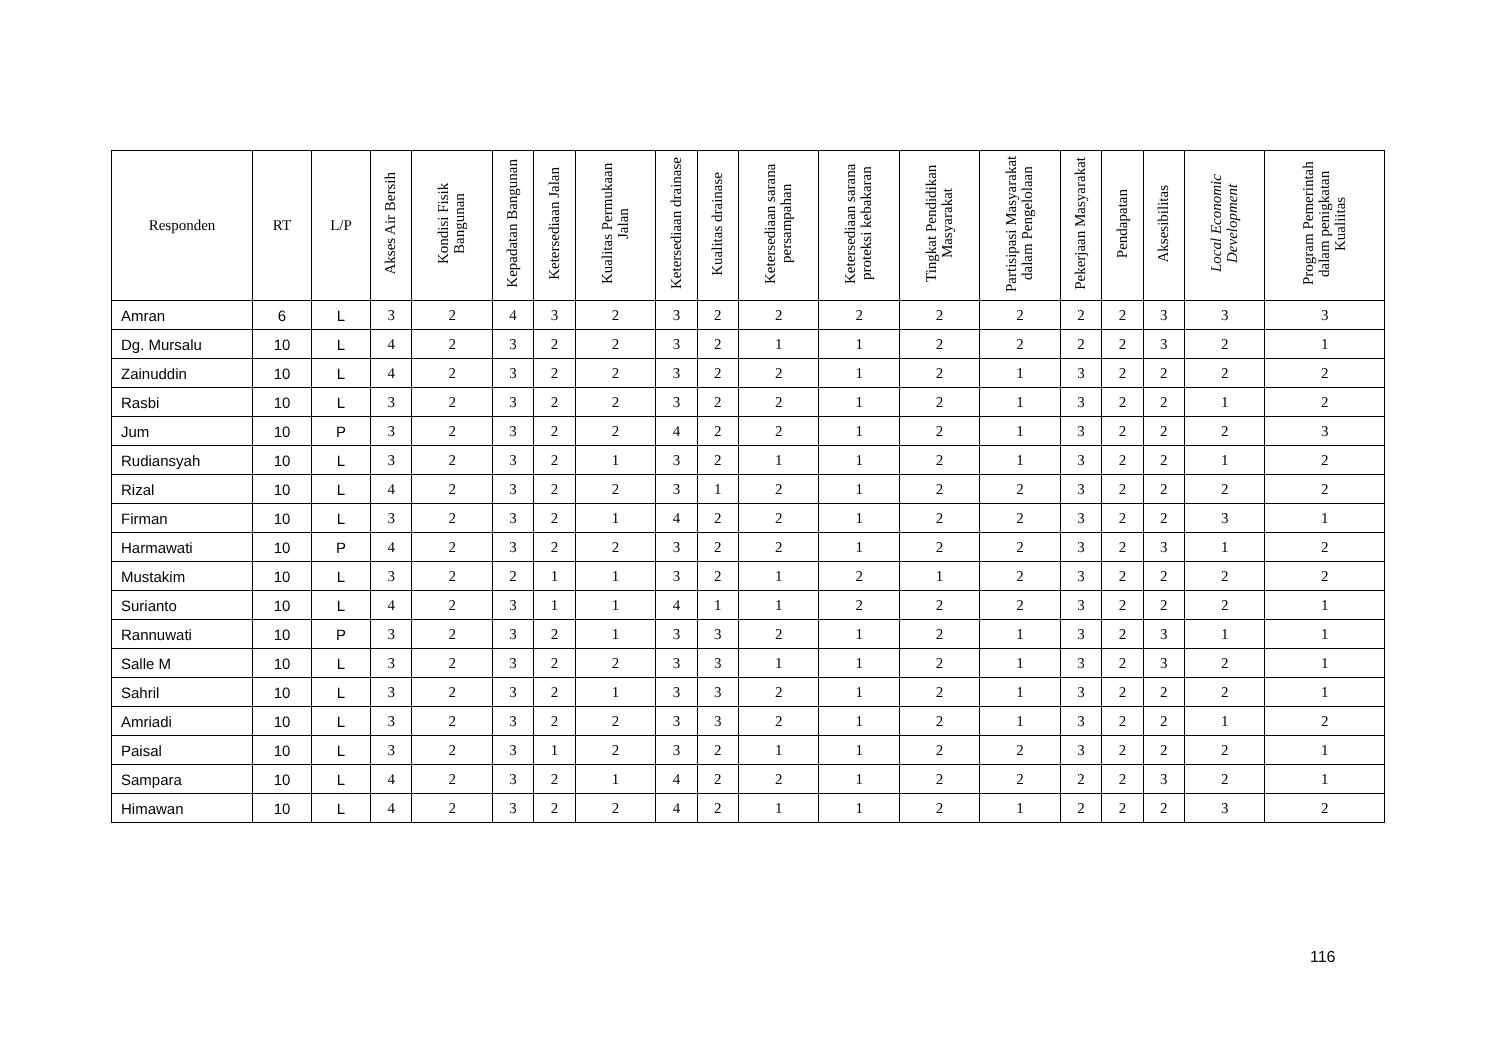| Responden | RT | L/P | Akses Air Bersih | Kondisi Fisik Bangunan | Kepadatan Bangunan | Ketersediaan Jalan | Kualitas Permukaan Jalan | Ketersediaan drainase | Kualitas drainase | Ketersediaan sarana persampahan | Ketersediaan sarana proteksi kebakaran | Tingkat Pendidikan Masyarakat | Partisipasi Masyarakat dalam Pengelolaan | Pekerjaan Masyarakat | Pendapatan | Aksesibilitas | Local Economic Development | Program Pemerintah dalam penigkatan Kualiitas |
| --- | --- | --- | --- | --- | --- | --- | --- | --- | --- | --- | --- | --- | --- | --- | --- | --- | --- | --- |
| Amran | 6 | L | 3 | 2 | 4 | 3 | 2 | 3 | 2 | 2 | 2 | 2 | 2 | 2 | 2 | 3 | 3 | 3 |
| Dg. Mursalu | 10 | L | 4 | 2 | 3 | 2 | 2 | 3 | 2 | 1 | 1 | 2 | 2 | 2 | 2 | 3 | 2 | 1 |
| Zainuddin | 10 | L | 4 | 2 | 3 | 2 | 2 | 3 | 2 | 2 | 1 | 2 | 1 | 3 | 2 | 2 | 2 | 2 |
| Rasbi | 10 | L | 3 | 2 | 3 | 2 | 2 | 3 | 2 | 2 | 1 | 2 | 1 | 3 | 2 | 2 | 1 | 2 |
| Jum | 10 | P | 3 | 2 | 3 | 2 | 2 | 4 | 2 | 2 | 1 | 2 | 1 | 3 | 2 | 2 | 2 | 3 |
| Rudiansyah | 10 | L | 3 | 2 | 3 | 2 | 1 | 3 | 2 | 1 | 1 | 2 | 1 | 3 | 2 | 2 | 1 | 2 |
| Rizal | 10 | L | 4 | 2 | 3 | 2 | 2 | 3 | 1 | 2 | 1 | 2 | 2 | 3 | 2 | 2 | 2 | 2 |
| Firman | 10 | L | 3 | 2 | 3 | 2 | 1 | 4 | 2 | 2 | 1 | 2 | 2 | 3 | 2 | 2 | 3 | 1 |
| Harmawati | 10 | P | 4 | 2 | 3 | 2 | 2 | 3 | 2 | 2 | 1 | 2 | 2 | 3 | 2 | 3 | 1 | 2 |
| Mustakim | 10 | L | 3 | 2 | 2 | 1 | 1 | 3 | 2 | 1 | 2 | 1 | 2 | 3 | 2 | 2 | 2 | 2 |
| Surianto | 10 | L | 4 | 2 | 3 | 1 | 1 | 4 | 1 | 1 | 2 | 2 | 2 | 3 | 2 | 2 | 2 | 1 |
| Rannuwati | 10 | P | 3 | 2 | 3 | 2 | 1 | 3 | 3 | 2 | 1 | 2 | 1 | 3 | 2 | 3 | 1 | 1 |
| Salle M | 10 | L | 3 | 2 | 3 | 2 | 2 | 3 | 3 | 1 | 1 | 2 | 1 | 3 | 2 | 3 | 2 | 1 |
| Sahril | 10 | L | 3 | 2 | 3 | 2 | 1 | 3 | 3 | 2 | 1 | 2 | 1 | 3 | 2 | 2 | 2 | 1 |
| Amriadi | 10 | L | 3 | 2 | 3 | 2 | 2 | 3 | 3 | 2 | 1 | 2 | 1 | 3 | 2 | 2 | 1 | 2 |
| Paisal | 10 | L | 3 | 2 | 3 | 1 | 2 | 3 | 2 | 1 | 1 | 2 | 2 | 3 | 2 | 2 | 2 | 1 |
| Sampara | 10 | L | 4 | 2 | 3 | 2 | 1 | 4 | 2 | 2 | 1 | 2 | 2 | 2 | 2 | 3 | 2 | 1 |
| Himawan | 10 | L | 4 | 2 | 3 | 2 | 2 | 4 | 2 | 1 | 1 | 2 | 1 | 2 | 2 | 2 | 3 | 2 |
116